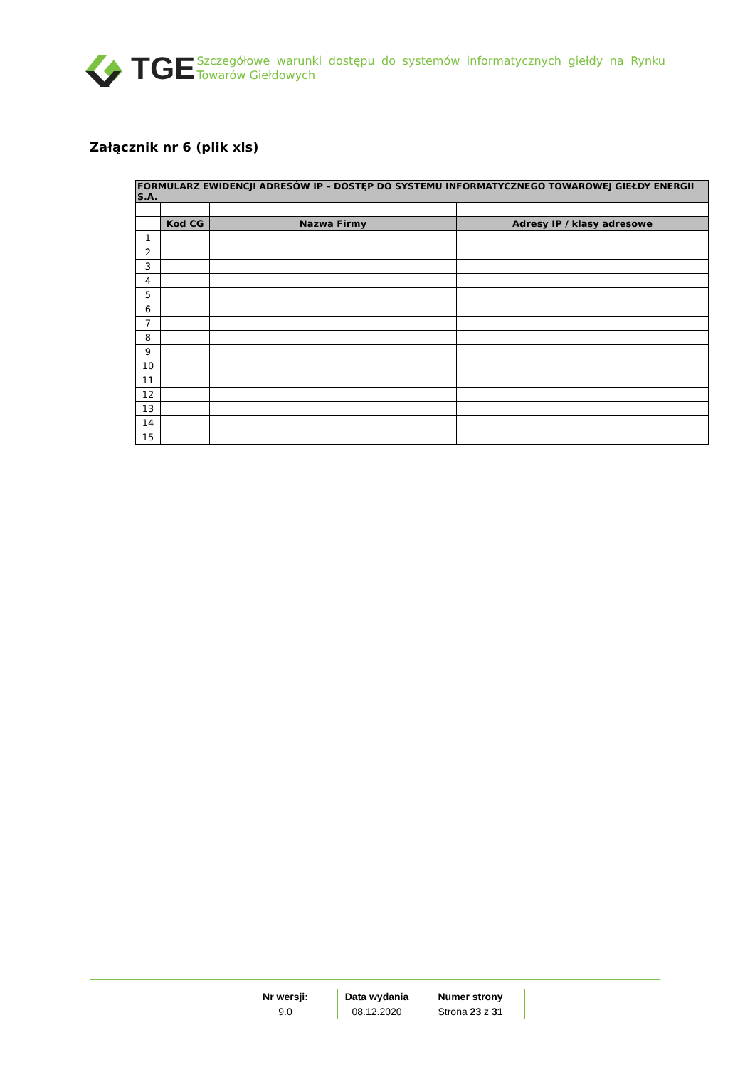TGE
Szczegółowe warunki dostępu do systemów informatycznych giełdy na Rynku Towarów Giełdowych
Załącznik nr 6 (plik xls)
| FORMULARZ EWIDENCJI ADRESÓW IP – DOSTĘP DO SYSTEMU INFORMATYCZNEGO TOWAROWEJ GIEŁDY ENERGII S.A. | | | |
| --- | --- | --- | --- |
| | Kod CG | Nazwa Firmy | Adresy IP / klasy adresowe |
| 1 | | | |
| 2 | | | |
| 3 | | | |
| 4 | | | |
| 5 | | | |
| 6 | | | |
| 7 | | | |
| 8 | | | |
| 9 | | | |
| 10 | | | |
| 11 | | | |
| 12 | | | |
| 13 | | | |
| 14 | | | |
| 15 | | | |
| Nr wersji: | Data wydania | Numer strony |
| 9.0 | 08.12.2020 | Strona 23 z 31 |